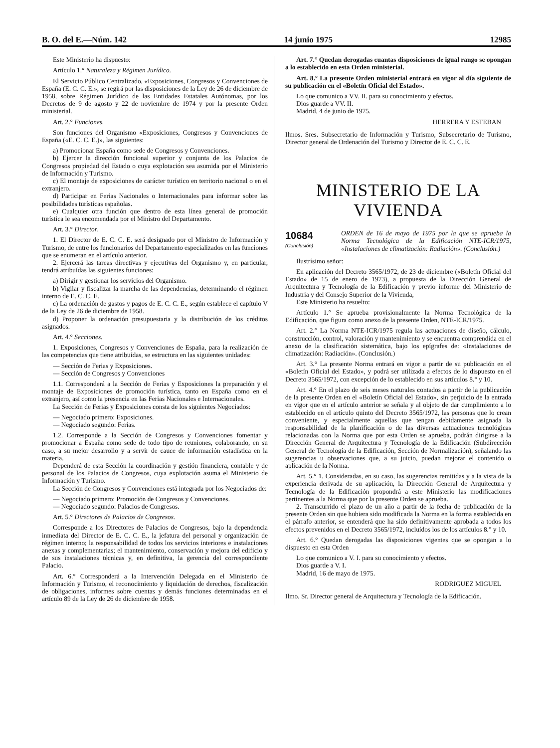B. O. del E.—Núm. 142 14 junio 1975 12985
Este Ministerio ha dispuesto:
Artículo 1.° Naturaleza y Régimen Jurídico.
El Servicio Público Centralizado, «Exposiciones, Congresos y Convenciones de España (E. C. C. E.», se regirá por las disposiciones de la Ley de 26 de diciembre de 1958, sobre Régimen Jurídico de las Entidades Estatales Autónomas, por los Decretos de 9 de agosto y 22 de noviembre de 1974 y por la presente Orden ministerial.
Art. 2.° Funciones.
Son funciones del Organismo «Exposiciones, Congresos y Convenciones de España («E. C. C. E.)», las siguientes:
a) Promocionar España como sede de Congresos y Convenciones.
b) Ejercer la dirección funcional superior y conjunta de los Palacios de Congresos propiedad del Estado o cuya explotación sea asumida por el Ministerio de Información y Turismo.
c) El montaje de exposiciones de carácter turístico en territorio nacional o en el extranjero.
d) Participar en Ferias Nacionales o Internacionales para informar sobre las posibilidades turísticas españolas.
e) Cualquier otra función que dentro de esta línea general de promoción turística le sea encomendada por el Ministro del Departamento.
Art. 3.° Director.
1. El Director de E. C. C. E. será designado por el Ministro de Información y Turismo, de entre los funcionarios del Departamento especializados en las funciones que se enumeran en el artículo anterior.
2. Ejercerá las tareas directivas y ejecutivas del Organismo y, en particular, tendrá atribuídas las siguientes funciones:
a) Dirigir y gestionar los servicios del Organismo.
b) Vigilar y fiscalizar la marcha de las dependencias, determinando el régimen interno de E. C. C. E.
c) La ordenación de gastos y pagos de E. C. C. E., según establece el capítulo V de la Ley de 26 de diciembre de 1958.
d) Proponer la ordenación presupuestaria y la distribución de los créditos asignados.
Art. 4.° Secciones.
1. Exposiciones, Congresos y Convenciones de España, para la realización de las competencias que tiene atribuídas, se estructura en las siguientes unidades:
— Sección de Ferias y Exposiciones.
— Sección de Congresos y Convenciones
1.1. Corresponderá a la Sección de Ferias y Exposiciones la preparación y el montaje de Exposiciones de promoción turística, tanto en España como en el extranjero, así como la presencia en las Ferias Nacionales e Internacionales.
La Sección de Ferias y Exposiciones consta de los siguientes Negociados:
— Negociado primero: Exposiciones.
— Negociado segundo: Ferias.
1.2. Corresponde a la Sección de Congresos y Convenciones fomentar y promocionar a España como sede de todo tipo de reuniones, colaborando, en su caso, a su mejor desarrollo y a servir de cauce de información estadística en la materia.
Dependerá de esta Sección la coordinación y gestión financiera, contable y de personal de los Palacios de Congresos, cuya explotación asuma el Ministerio de Información y Turismo.
La Sección de Congresos y Convenciones está integrada por los Negociados de:
— Negociado primero: Promoción de Congresos y Convenciones.
— Negociado segundo: Palacios de Congresos.
Art. 5.° Directores de Palacios de Congresos.
Corresponde a los Directores de Palacios de Congresos, bajo la dependencia inmediata del Director de E. C. C. E., la jefatura del personal y organización de régimen interno; la responsabilidad de todos los servicios interiores e instalaciones anexas y complementarias; el mantenimiento, conservación y mejora del edificio y de sus instalaciones técnicas y, en definitiva, la gerencia del correspondiente Palacio.
Art. 6.° Corresponderá a la Intervención Delegada en el Ministerio de Información y Turismo, el reconocimiento y liquidación de derechos, fiscalización de obligaciones, informes sobre cuentas y demás funciones determinadas en el artículo 89 de la Ley de 26 de diciembre de 1958.
Art. 7.° Quedan derogadas cuantas disposiciones de igual rango se opongan a lo establecido en esta Orden ministerial.
Art. 8.° La presente Orden ministerial entrará en vigor al día siguiente de su publicación en el «Boletín Oficial del Estado».
Lo que comunico a VV. II. para su conocimiento y efectos.
Dios guarde a VV. II.
Madrid, 4 de junio de 1975.
HERRERA Y ESTEBAN
Ilmos. Sres. Subsecretario de Información y Turismo, Subsecretario de Turismo, Director general de Ordenación del Turismo y Director de E. C. C. E.
MINISTERIO DE LA VIVIENDA
10684
(Conclusión)
ORDEN de 16 de mayo de 1975 por la que se aprueba la Norma Tecnológica de la Edificación NTE-ICR/1975, «Instalaciones de climatización: Radiación». (Conclusión.)
Ilustrísimo señor:
En aplicación del Decreto 3565/1972, de 23 de diciembre («Boletín Oficial del Estado» de 15 de enero de 1973), a propuesta de la Dirección General de Arquitectura y Tecnología de la Edificación y previo informe del Ministerio de Industria y del Consejo Superior de la Vivienda,
Este Ministerio ha resuelto:
Artículo 1.° Se aprueba provisionalmente la Norma Tecnológica de la Edificación, que figura como anexo de la presente Orden, NTE-ICR/1975.
Art. 2.° La Norma NTE-ICR/1975 regula las actuaciones de diseño, cálculo, construcción, control, valoración y mantenimiento y se encuentra comprendida en el anexo de la clasificación sistemática, bajo los epígrafes de: «Instalaciones de climatización: Radiación». (Conclusión.)
Art. 3.° La presente Norma entrará en vigor a partir de su publicación en el «Boletín Oficial del Estado», y podrá ser utilizada a efectos de lo dispuesto en el Decreto 3565/1972, con excepción de lo establecido en sus artículos 8.° y 10.
Art. 4.° En el plazo de seis meses naturales contados a partir de la publicación de la presente Orden en el «Boletín Oficial del Estado», sin perjuicio de la entrada en vigor que en el artículo anterior se señala y al objeto de dar cumplimiento a lo establecido en el artículo quinto del Decreto 3565/1972, las personas que lo crean conveniente, y especialmente aquellas que tengan debidamente asignada la responsabilidad de la planificación o de las diversas actuaciones tecnológicas relacionadas con la Norma que por esta Orden se aprueba, podrán dirigirse a la Dirección General de Arquitectura y Tecnología de la Edificación (Subdirección General de Tecnología de la Edificación, Sección de Normalización), señalando las sugerencias u observaciones que, a su juicio, puedan mejorar el contenido o aplicación de la Norma.
Art. 5.° 1. Consideradas, en su caso, las sugerencias remitidas y a la vista de la experiencia derivada de su aplicación, la Dirección General de Arquitectura y Tecnología de la Edificación propondrá a este Ministerio las modificaciones pertinentes a la Norma que por la presente Orden se aprueba.
2. Transcurrido el plazo de un año a partir de la fecha de publicación de la presente Orden sin que hubiera sido modificada la Norma en la forma establecida en el párrafo anterior, se entenderá que ha sido definitivamente aprobada a todos los efectos prevenidos en el Decreto 3565/1972, incluídos los de los artículos 8.° y 10.
Art. 6.° Quedan derogadas las disposiciones vigentes que se opongan a lo dispuesto en esta Orden
Lo que comunico a V. I. para su conocimiento y efectos.
Dios guarde a V. I.
Madrid, 16 de mayo de 1975.
RODRIGUEZ MIGUEL
Ilmo. Sr. Director general de Arquitectura y Tecnología de la Edificación.